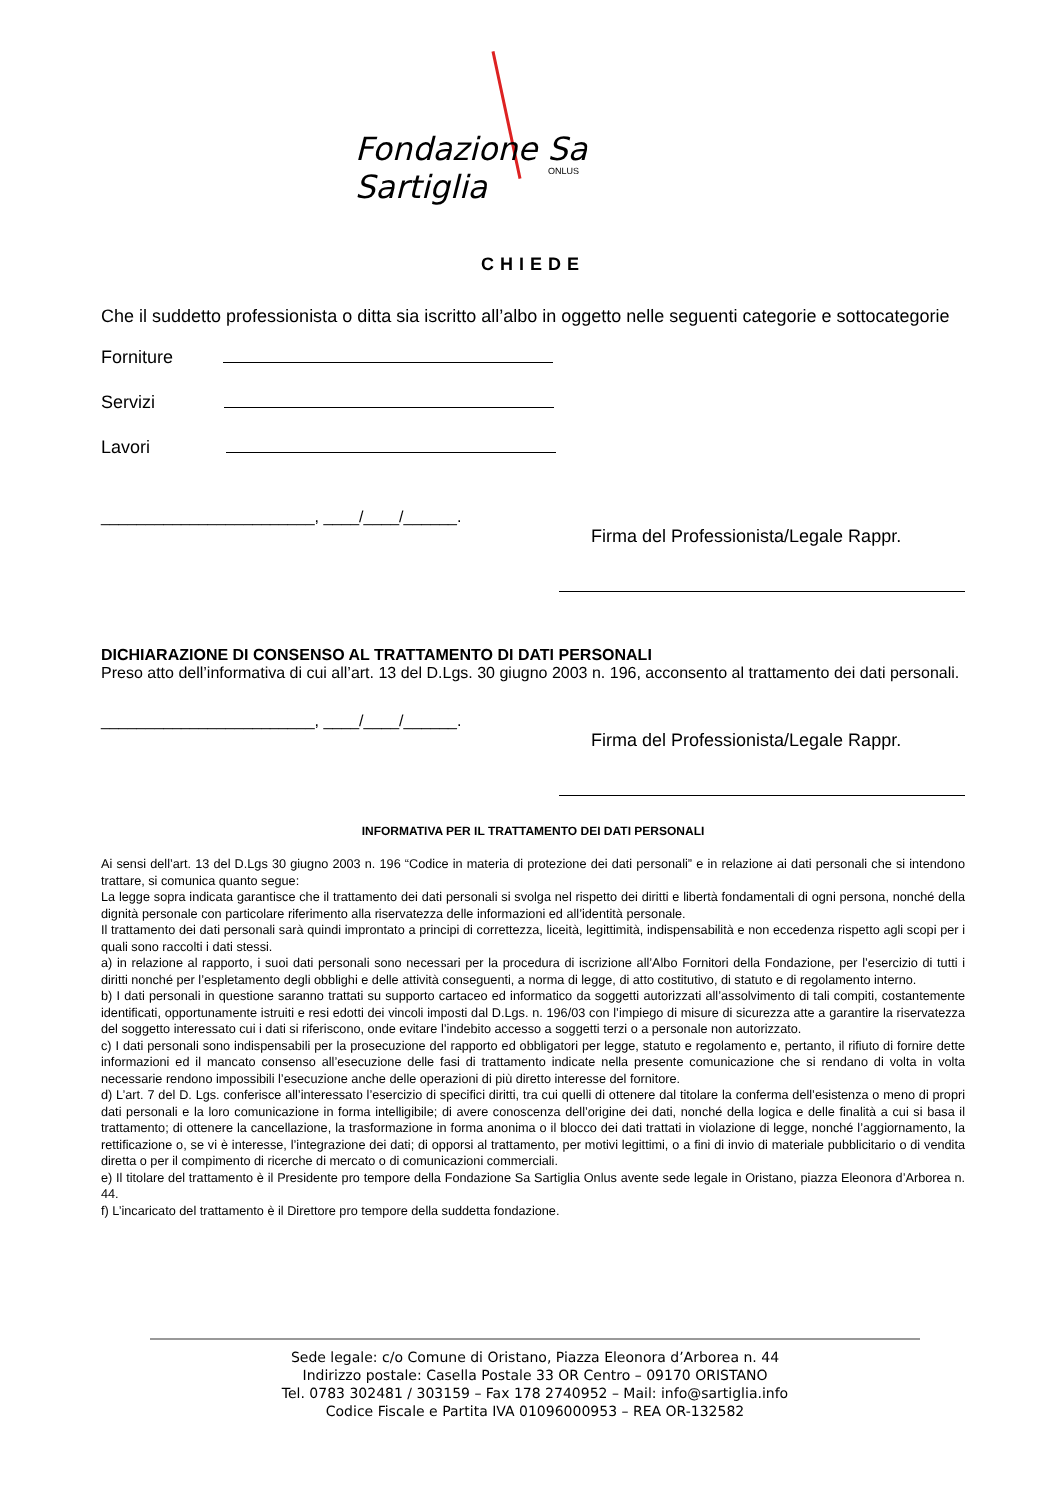Fondazione Sa Sartiglia
ONLUS
CHIEDE
Che il suddetto professionista o ditta sia iscritto all’albo in oggetto nelle seguenti categorie e sottocategorie
Forniture
Servizi
Lavori
________________________, ____/____/______.
Firma del Professionista/Legale Rappr.
DICHIARAZIONE DI CONSENSO AL TRATTAMENTO DI DATI PERSONALI
Preso atto dell’informativa di cui all’art. 13 del D.Lgs. 30 giugno 2003 n. 196, acconsento al trattamento dei dati personali.
________________________, ____/____/______.
Firma del Professionista/Legale Rappr.
INFORMATIVA PER IL TRATTAMENTO DEI DATI PERSONALI
Ai sensi dell’art. 13 del D.Lgs 30 giugno 2003 n. 196 “Codice in materia di protezione dei dati personali” e in relazione ai dati personali che si intendono trattare, si comunica quanto segue:
La legge sopra indicata garantisce che il trattamento dei dati personali si svolga nel rispetto dei diritti e libertà fondamentali di ogni persona, nonché della dignità personale con particolare riferimento alla riservatezza delle informazioni ed all’identità personale.
Il trattamento dei dati personali sarà quindi improntato a principi di correttezza, liceità, legittimità, indispensabilità e non eccedenza rispetto agli scopi per i quali sono raccolti i dati stessi.
a) in relazione al rapporto, i suoi dati personali sono necessari per la procedura di iscrizione all’Albo Fornitori della Fondazione, per l’esercizio di tutti i diritti nonché per l’espletamento degli obblighi e delle attività conseguenti, a norma di legge, di atto costitutivo, di statuto e di regolamento interno.
b) I dati personali in questione saranno trattati su supporto cartaceo ed informatico da soggetti autorizzati all’assolvimento di tali compiti, costantemente identificati, opportunamente istruiti e resi edotti dei vincoli imposti dal D.Lgs. n. 196/03 con l’impiego di misure di sicurezza atte a garantire la riservatezza del soggetto interessato cui i dati si riferiscono, onde evitare l’indebito accesso a soggetti terzi o a personale non autorizzato.
c) I dati personali sono indispensabili per la prosecuzione del rapporto ed obbligatori per legge, statuto e regolamento e, pertanto, il rifiuto di fornire dette informazioni ed il mancato consenso all’esecuzione delle fasi di trattamento indicate nella presente comunicazione che si rendano di volta in volta necessarie rendono impossibili l’esecuzione anche delle operazioni di più diretto interesse del fornitore.
d) L’art. 7 del D. Lgs. conferisce all’interessato l’esercizio di specifici diritti, tra cui quelli di ottenere dal titolare la conferma dell’esistenza o meno di propri dati personali e la loro comunicazione in forma intelligibile; di avere conoscenza dell’origine dei dati, nonché della logica e delle finalità a cui si basa il trattamento; di ottenere la cancellazione, la trasformazione in forma anonima o il blocco dei dati trattati in violazione di legge, nonché l’aggiornamento, la rettificazione o, se vi è interesse, l’integrazione dei dati; di opporsi al trattamento, per motivi legittimi, o a fini di invio di materiale pubblicitario o di vendita diretta o per il compimento di ricerche di mercato o di comunicazioni commerciali.
e) Il titolare del trattamento è il Presidente pro tempore della Fondazione Sa Sartiglia Onlus avente sede legale in Oristano, piazza Eleonora d’Arborea n. 44.
f) L’incaricato del trattamento è il Direttore pro tempore della suddetta fondazione.
Sede legale: c/o Comune di Oristano, Piazza Eleonora d’Arborea n. 44
Indirizzo postale: Casella Postale 33 OR Centro – 09170 ORISTANO
Tel. 0783 302481 / 303159 – Fax 178 2740952 – Mail: info@sartiglia.info
Codice Fiscale e Partita IVA 01096000953 – REA OR-132582